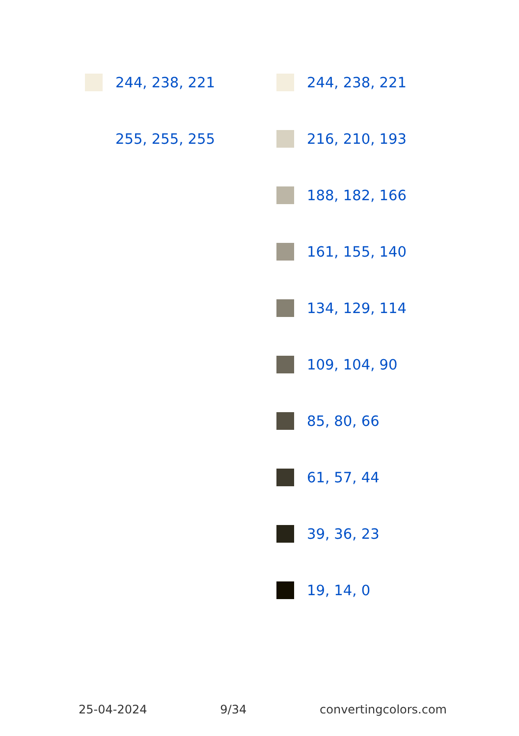244, 238, 221
255, 255, 255
244, 238, 221
216, 210, 193
188, 182, 166
161, 155, 140
134, 129, 114
109, 104, 90
85, 80, 66
61, 57, 44
39, 36, 23
19, 14, 0
25-04-2024 9/34 convertingcolors.com